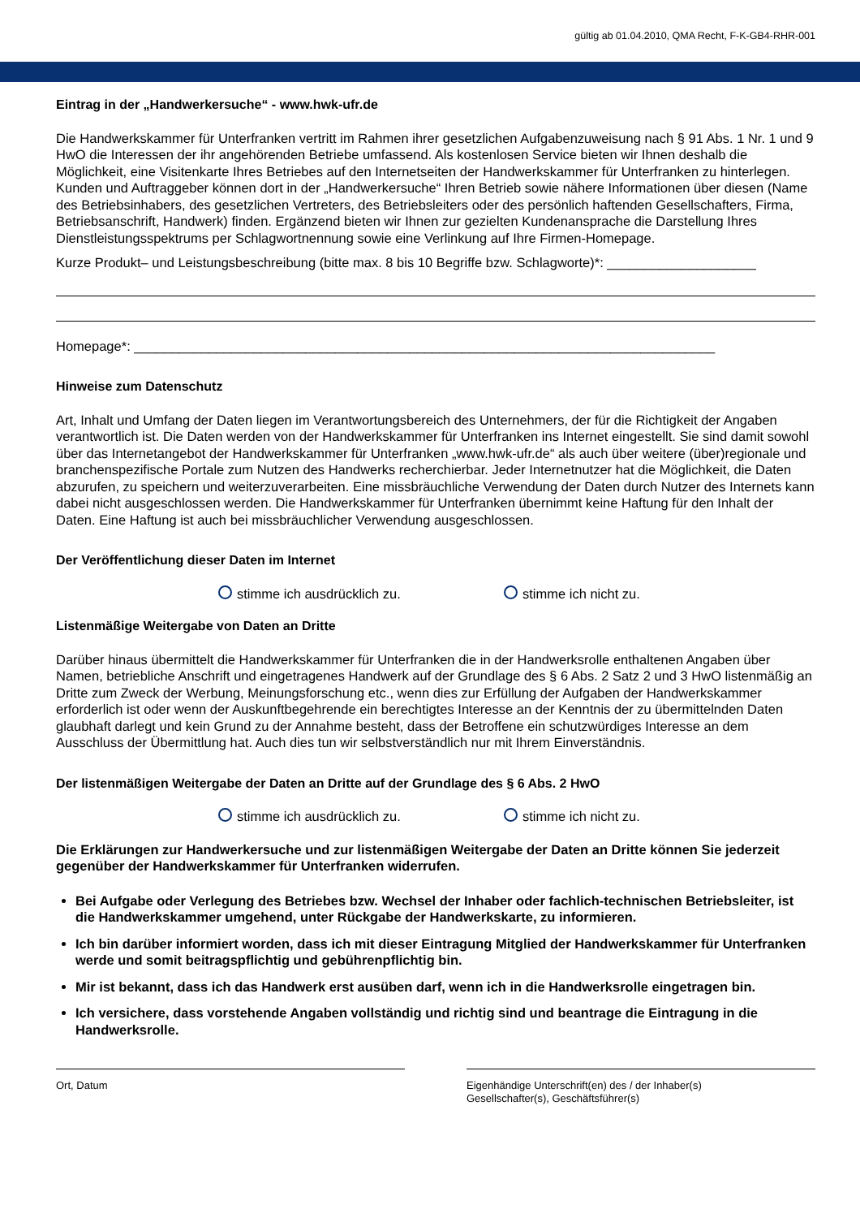gültig ab 01.04.2010, QMA Recht, F-K-GB4-RHR-001
Eintrag in der „Handwerkersuche“ - www.hwk-ufr.de
Die Handwerkskammer für Unterfranken vertritt im Rahmen ihrer gesetzlichen Aufgabenzuweisung nach § 91 Abs. 1 Nr. 1 und 9 HwO die Interessen der ihr angehörenden Betriebe umfassend. Als kostenlosen Service bieten wir Ihnen deshalb die Möglichkeit, eine Visitenkarte Ihres Betriebes auf den Internetseiten der Handwerkskammer für Unterfranken zu hinterlegen. Kunden und Auftraggeber können dort in der „Handwerkersuche“ Ihren Betrieb sowie nähere Informationen über diesen (Name des Betriebsinhabers, des gesetzlichen Vertreters, des Betriebsleiters oder des persönlich haftenden Gesellschafters, Firma, Betriebsanschrift, Handwerk) finden. Ergänzend bieten wir Ihnen zur gezielten Kundenansprache die Darstellung Ihres Dienstleistungsspektrums per Schlagwortnennung sowie eine Verlinkung auf Ihre Firmen-Homepage.
Kurze Produkt– und Leistungsbeschreibung (bitte max. 8 bis 10 Begriffe bzw. Schlagworte)*: ____________________
Homepage*: ______________________________________________________________________________
Hinweise zum Datenschutz
Art, Inhalt und Umfang der Daten liegen im Verantwortungsbereich des Unternehmers, der für die Richtigkeit der Angaben verantwortlich ist. Die Daten werden von der Handwerkskammer für Unterfranken ins Internet eingestellt. Sie sind damit sowohl über das Internetangebot der Handwerkskammer für Unterfranken „www.hwk-ufr.de“ als auch über weitere (über)regionale und branchenspezifische Portale zum Nutzen des Handwerks recherchierbar. Jeder Internetnutzer hat die Möglichkeit, die Daten abzurufen, zu speichern und weiterzuverarbeiten. Eine missbräuchliche Verwendung der Daten durch Nutzer des Internets kann dabei nicht ausgeschlossen werden. Die Handwerkskammer für Unterfranken übernimmt keine Haftung für den Inhalt der Daten. Eine Haftung ist auch bei missbräuchlicher Verwendung ausgeschlossen.
Der Veröffentlichung dieser Daten im Internet
stimme ich ausdrücklich zu. stimme ich nicht zu.
Listenmäßige Weitergabe von Daten an Dritte
Darüber hinaus übermittelt die Handwerkskammer für Unterfranken die in der Handwerksrolle enthaltenen Angaben über Namen, betriebliche Anschrift und eingetragenes Handwerk auf der Grundlage des § 6 Abs. 2 Satz 2 und 3 HwO listenmäßig an Dritte zum Zweck der Werbung, Meinungsforschung etc., wenn dies zur Erfüllung der Aufgaben der Handwerkskammer erforderlich ist oder wenn der Auskunftbegehrende ein berechtigtes Interesse an der Kenntnis der zu übermittelnden Daten glaubhaft darlegt und kein Grund zu der Annahme besteht, dass der Betroffene ein schutzwürdiges Interesse an dem Ausschluss der Übermittlung hat. Auch dies tun wir selbstverständlich nur mit Ihrem Einverständnis.
Der listenmäßigen Weitergabe der Daten an Dritte auf der Grundlage des § 6 Abs. 2 HwO
stimme ich ausdrücklich zu. stimme ich nicht zu.
Die Erklärungen zur Handwerkersuche und zur listenmäßigen Weitergabe der Daten an Dritte können Sie jederzeit gegenüber der Handwerkskammer für Unterfranken widerrufen.
Bei Aufgabe oder Verlegung des Betriebes bzw. Wechsel der Inhaber oder fachlich-technischen Betriebsleiter, ist die Handwerkskammer umgehend, unter Rückgabe der Handwerkskarte, zu informieren.
Ich bin darüber informiert worden, dass ich mit dieser Eintragung Mitglied der Handwerkskammer für Unterfranken werde und somit beitragspflichtig und gebührenpflichtig bin.
Mir ist bekannt, dass ich das Handwerk erst ausüben darf, wenn ich in die Handwerksrolle eingetragen bin.
Ich versichere, dass vorstehende Angaben vollständig und richtig sind und beantrage die Eintragung in die Handwerksrolle.
Ort, Datum Eigenhändige Unterschrift(en) des / der Inhaber(s)
Gesellschafter(s), Geschäftsführer(s)